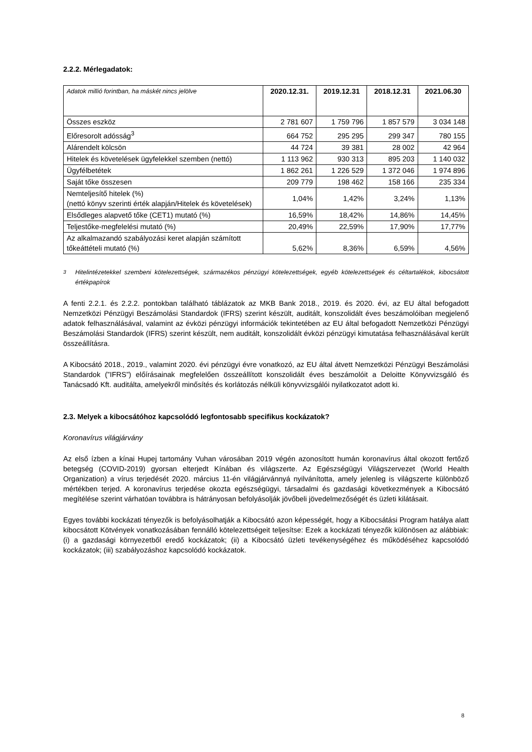2.2.2. Mérlegadatok:
| Adatok millió forintban, ha máskét nincs jelölve | 2020.12.31. | 2019.12.31 | 2018.12.31 | 2021.06.30 |
| --- | --- | --- | --- | --- |
| Összes eszköz | 2 781 607 | 1 759 796 | 1 857 579 | 3 034 148 |
| Előresorolt adósság<sup>3</sup> | 664 752 | 295 295 | 299 347 | 780 155 |
| Alárendelt kölcsön | 44 724 | 39 381 | 28 002 | 42 964 |
| Hitelek és követelések ügyfelekkel szemben (nettó) | 1 113 962 | 930 313 | 895 203 | 1 140 032 |
| Ügyfélbetétek | 1 862 261 | 1 226 529 | 1 372 046 | 1 974 896 |
| Saját tőke összesen | 209 779 | 198 462 | 158 166 | 235 334 |
| Nemteljesítő hitelek (%) (nettó könyv szerinti érték alapján/Hitelek és követelések) | 1,04% | 1,42% | 3,24% | 1,13% |
| Elsődleges alapvető tőke (CET1) mutató (%) | 16,59% | 18,42% | 14,86% | 14,45% |
| Teljestőke-megfelelési mutató (%) | 20,49% | 22,59% | 17,90% | 17,77% |
| Az alkalmazandó szabályozási keret alapján számított tőkeáttételi mutató (%) | 5,62% | 8,36% | 6,59% | 4,56% |
<sup>3</sup> Hitelintézetekkel szembeni kötelezettségek, származékos pénzügyi kötelezettségek, egyéb kötelezettségek és céltartalékok, kibocsátott értékpapírok
A fenti 2.2.1. és 2.2.2. pontokban található táblázatok az MKB Bank 2018., 2019. és 2020. évi, az EU által befogadott Nemzetközi Pénzügyi Beszámolási Standardok (IFRS) szerint készült, auditált, konszolidált éves beszámolóiban megjelenő adatok felhasználásával, valamint az évközi pénzügyi információk tekintetében az EU által befogadott Nemzetközi Pénzügyi Beszámolási Standardok (IFRS) szerint készült, nem auditált, konszolidált évközi pénzügyi kimutatása felhasználásával került összeállításra.
A Kibocsátó 2018., 2019., valamint 2020. évi pénzügyi évre vonatkozó, az EU által átvett Nemzetközi Pénzügyi Beszámolási Standardok (”IFRS”) előírásainak megfelelően összeállított konszolidált éves beszámolóit a Deloitte Könyvvizsgáló és Tanácsadó Kft. auditálta, amelyekről minősítés és korlátozás nélküli könyvvizsgálói nyilatkozatot adott ki.
2.3. Melyek a kibocsátóhoz kapcsolódó legfontosabb specifikus kockázatok?
Koronavírus világjárvány
Az első ízben a kínai Hupej tartomány Vuhan városában 2019 végén azonosított humán koronavírus által okozott fertőző betegség (COVID-2019) gyorsan elterjedt Kínában és világszerte. Az Egészségügyi Világszervezet (World Health Organization) a vírus terjedését 2020. március 11-én világjárvánnyá nyilvánította, amely jelenleg is világszerte különböző mértékben terjed. A koronavírus terjedése okozta egészségügyi, társadalmi és gazdasági következmények a Kibocsátó megítélése szerint várhatóan továbbra is hátrányosan befolyásolják jövőbeli jövedelmezőségét és üzleti kilátásait.
Egyes további kockázati tényezők is befolyásolhatják a Kibocsátó azon képességét, hogy a Kibocsátási Program hatálya alatt kibocsátott Kötvények vonatkozásában fennálló kötelezettségeit teljesítse: Ezek a kockázati tényezők különösen az alábbiak: (i) a gazdasági környezetből eredő kockázatok; (ii) a Kibocsátó üzleti tevékenységéhez és működéséhez kapcsolódó kockázatok; (iii) szabályozáshoz kapcsolódó kockázatok.
8